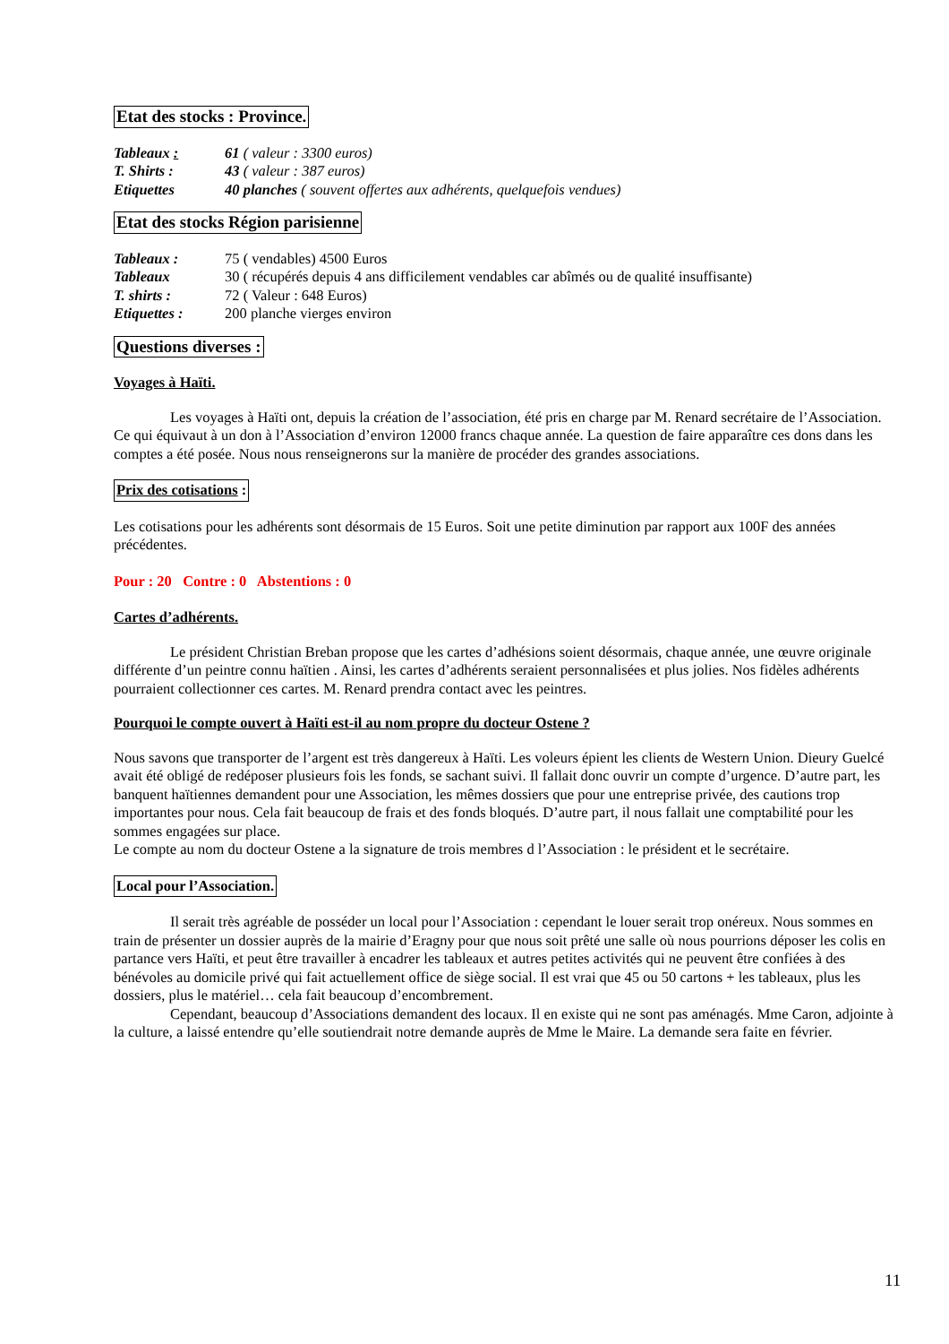Etat des stocks : Province.
| Tableaux : | 61 ( valeur : 3300 euros) |
| T. Shirts : | 43 ( valeur : 387 euros) |
| Etiquettes | 40 planches ( souvent offertes aux adhérents, quelquefois vendues) |
Etat des stocks Région parisienne
| Tableaux : | 75 ( vendables) 4500 Euros |
| Tableaux | 30 ( récupérés depuis 4 ans difficilement vendables car abîmés ou de qualité insuffisante) |
| T. shirts : | 72 ( Valeur : 648 Euros) |
| Etiquettes : | 200 planche vierges environ |
Questions diverses :
Voyages à Haïti.
Les voyages à Haïti ont, depuis la création de l’association, été pris en charge par M. Renard secrétaire de l’Association. Ce qui équivaut à un don à l’Association d’environ 12000 francs chaque année. La question de faire apparaître ces dons dans les comptes a été posée. Nous nous renseignerons sur la manière de procéder des grandes associations.
Prix des cotisations :
Les cotisations pour les adhérents sont désormais de 15 Euros. Soit une petite diminution par rapport aux 100F des années précédentes.
Pour : 20 Contre : 0 Abstentions : 0
Cartes d’adhérents.
Le président Christian Breban propose que les cartes d’adhésions soient désormais, chaque année, une œuvre originale différente d’un peintre connu haïtien . Ainsi, les cartes d’adhérents seraient personnalisées et plus jolies. Nos fidèles adhérents pourraient collectionner ces cartes. M. Renard prendra contact avec les peintres.
Pourquoi le compte ouvert à Haïti est-il au nom propre du docteur Ostene ?
Nous savons que transporter de l’argent est très dangereux à Haïti. Les voleurs épient les clients de Western Union. Dieury Guelcé avait été obligé de redéposer plusieurs fois les fonds, se sachant suivi. Il fallait donc ouvrir un compte d’urgence. D’autre part, les banquent haïtiennes demandent pour une Association, les mêmes dossiers que pour une entreprise privée, des cautions trop importantes pour nous. Cela fait beaucoup de frais et des fonds bloqués. D’autre part, il nous fallait une comptabilité pour les sommes engagées sur place.
Le compte au nom du docteur Ostene a la signature de trois membres d l’Association : le président et le secrétaire.
Local pour l’Association.
Il serait très agréable de posséder un local pour l’Association : cependant le louer serait trop onéreux. Nous sommes en train de présenter un dossier auprès de la mairie d’Eragny pour que nous soit prêté une salle où nous pourrions déposer les colis en partance vers Haïti, et peut être travailler à encadrer les tableaux et autres petites activités qui ne peuvent être confiées à des bénévoles au domicile privé qui fait actuellement office de siège social. Il est vrai que 45 ou 50 cartons + les tableaux, plus les dossiers, plus le matériel… cela fait beaucoup d’encombrement.
Cependant, beaucoup d’Associations demandent des locaux. Il en existe qui ne sont pas aménagés. Mme Caron, adjointe à la culture, a laissé entendre qu’elle soutiendrait notre demande auprès de Mme le Maire. La demande sera faite en février.
11